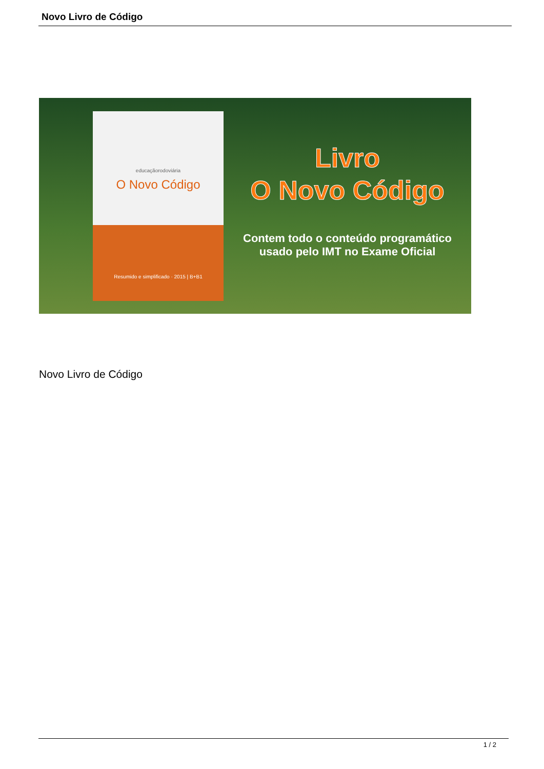Novo Livro de Código
educaçãorodoviária
O Novo Código
Resumido e simplificado · 2015 | B+B1
Livro
O Novo Código
Contem todo o conteúdo programático
usado pelo IMT no Exame Oficial
Novo Livro de Código
1 / 2